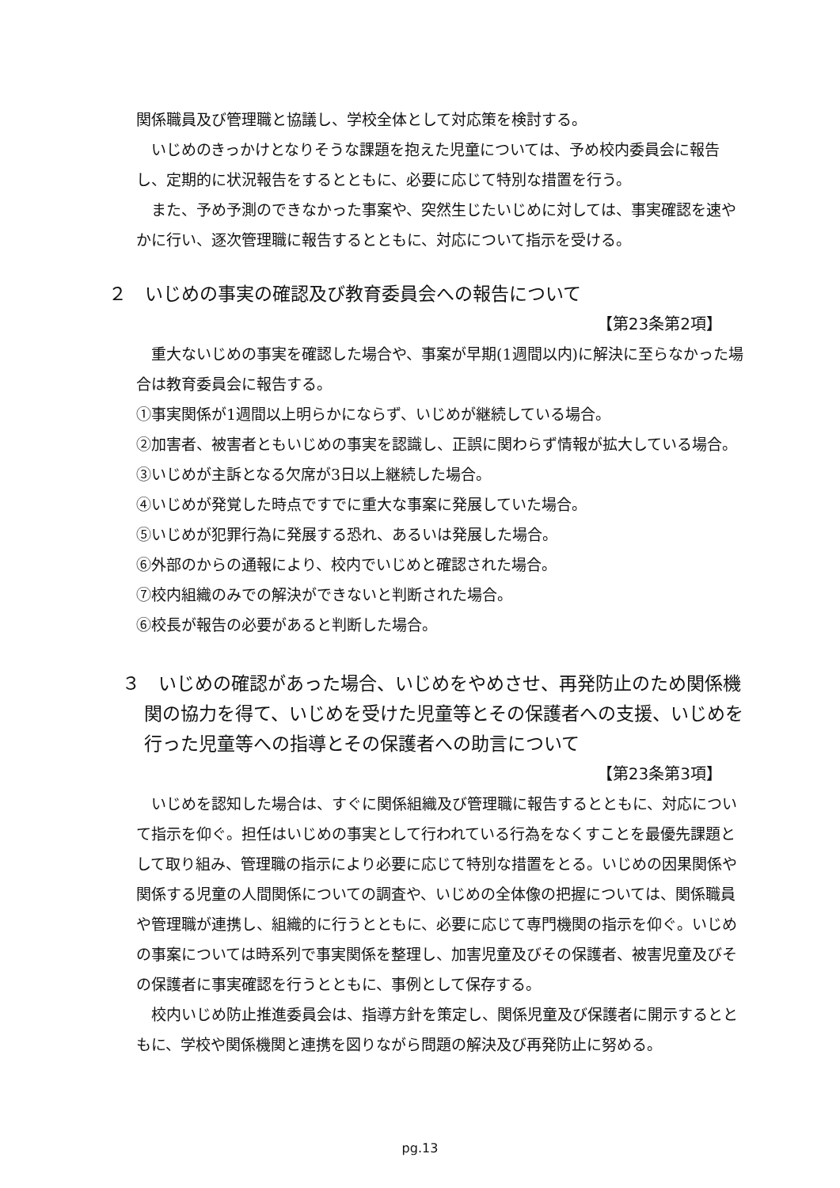関係職員及び管理職と協議し、学校全体として対応策を検討する。
いじめのきっかけとなりそうな課題を抱えた児童については、予め校内委員会に報告し、定期的に状況報告をするとともに、必要に応じて特別な措置を行う。
また、予め予測のできなかった事案や、突然生じたいじめに対しては、事実確認を速やかに行い、逐次管理職に報告するとともに、対応について指示を受ける。
２　いじめの事実の確認及び教育委員会への報告について
【第23条第2項】
重大ないじめの事実を確認した場合や、事案が早期(1週間以内)に解決に至らなかった場合は教育委員会に報告する。
①事実関係が1週間以上明らかにならず、いじめが継続している場合。
②加害者、被害者ともいじめの事実を認識し、正誤に関わらず情報が拡大している場合。
③いじめが主訴となる欠席が3日以上継続した場合。
④いじめが発覚した時点ですでに重大な事案に発展していた場合。
⑤いじめが犯罪行為に発展する恐れ、あるいは発展した場合。
⑥外部のからの通報により、校内でいじめと確認された場合。
⑦校内組織のみでの解決ができないと判断された場合。
⑥校長が報告の必要があると判断した場合。
３　いじめの確認があった場合、いじめをやめさせ、再発防止のため関係機関の協力を得て、いじめを受けた児童等とその保護者への支援、いじめを行った児童等への指導とその保護者への助言について
【第23条第3項】
いじめを認知した場合は、すぐに関係組織及び管理職に報告するとともに、対応について指示を仰ぐ。担任はいじめの事実として行われている行為をなくすことを最優先課題として取り組み、管理職の指示により必要に応じて特別な措置をとる。いじめの因果関係や関係する児童の人間関係についての調査や、いじめの全体像の把握については、関係職員や管理職が連携し、組織的に行うとともに、必要に応じて専門機関の指示を仰ぐ。いじめの事案については時系列で事実関係を整理し、加害児童及びその保護者、被害児童及びその保護者に事実確認を行うとともに、事例として保存する。
校内いじめ防止推進委員会は、指導方針を策定し、関係児童及び保護者に開示するとともに、学校や関係機関と連携を図りながら問題の解決及び再発防止に努める。
pg.13